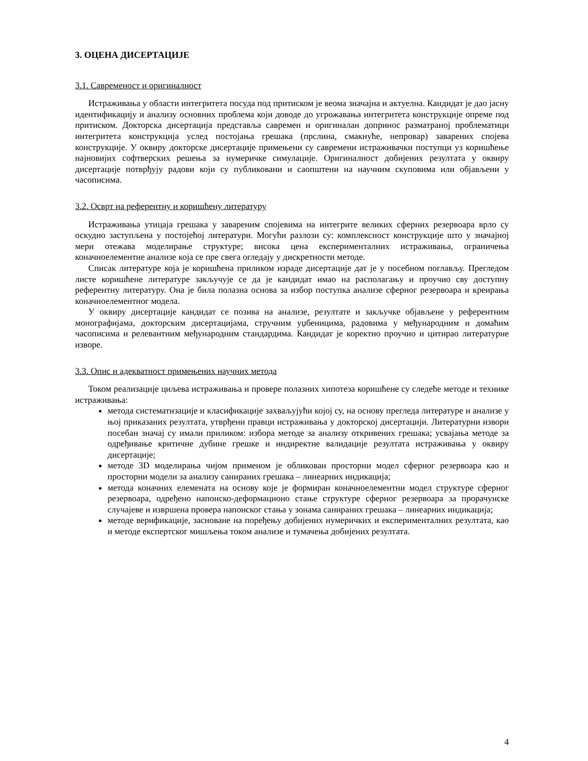3. ОЦЕНА ДИСЕРТАЦИЈЕ
3.1. Савременост и оригиналност
Истраживања у области интегритета посуда под притиском је веома значајна и актуелна. Кандидат је дао јасну идентификацију и анализу основних проблема који доводе до угрожавања интегритета конструкције опреме под притиском. Докторска дисертација представља савремен и оригиналан допринос разматраној проблематици интегритета конструкција услед постојања грешака (прслина, смакнуће, непровар) заварених спојева конструкције. У оквиру докторске дисертације примењени су савремени истраживачки поступци уз коришћење најновијих софтверских решења за нумеричке симулације. Оригиналност добијених резултата у оквиру дисертације потврђују радови који су публиковани и саопштени на научним скуповима или објављени у часописима.
3.2. Осврт на референтну и коришћену литературу
Истраживања утицаја грешака у завареним спојевима на интегрите великих сферних резервоара врло су оскудно заступљена у постојећој литератури. Могући разлози су: комплексност конструкције што у значајној мери отежава моделирање структуре; висока цена експерименталних истраживања, ограничења коначноелементне анализе која се пре свега огледају у дискретности методе.
Списак литературе која је коришћена приликом израде дисертације дат је у посебном поглављу. Прегледом листе коришћене литературе закључује се да је кандидат имао на располагању и проучио сву доступну референтну литературу. Она је била полазна основа за избор поступка анализе сферног резервоара и креирања коначноелементног модела.
У оквиру дисертације кандидат се позива на анализе, резултате и закључке објављене у референтним монографијама, докторским дисертацијама, стручним уџбеницима, радовима у међународним и домаћим часописима и релевантним међународним стандардима. Кандидат је коректно проучио и цитирао литературне изворе.
3.3. Опис и адекватност примењених научних метода
Током реализације циљева истраживања и провере полазних хипотеза коришћене су следеће методе и технике истраживања:
метода систематизације и класификације захваљујући којој су, на основу прегледа литературе и анализе у њој приказаних резултата, утврђени правци истраживања у докторској дисертацији. Литературни извори посебан значај су имали приликом: избора методе за анализу откривених грешака; усвајања методе за одређивање критичне дубине грешке и индиректне валидације резултата истраживања у оквиру дисертације;
методе 3D моделирања чијом применом је обликован просторни модел сферног резервоара као и просторни модели за анализу санираних грешака – линеарних индикација;
метода коначних елемената на основу које је формиран коначноелементни модел структуре сферног резервоара, одређено напонско-деформационо стање структуре сферног резервоара за прорачунске случајеве и извршена провера напонског стања у зонама санираних грешака – линеарних индикација;
методе верификације, засноване на поређењу добијених нумеричких и експерименталних резултата, као и методе експертског мишљења током анализе и тумачења добијених резултата.
4